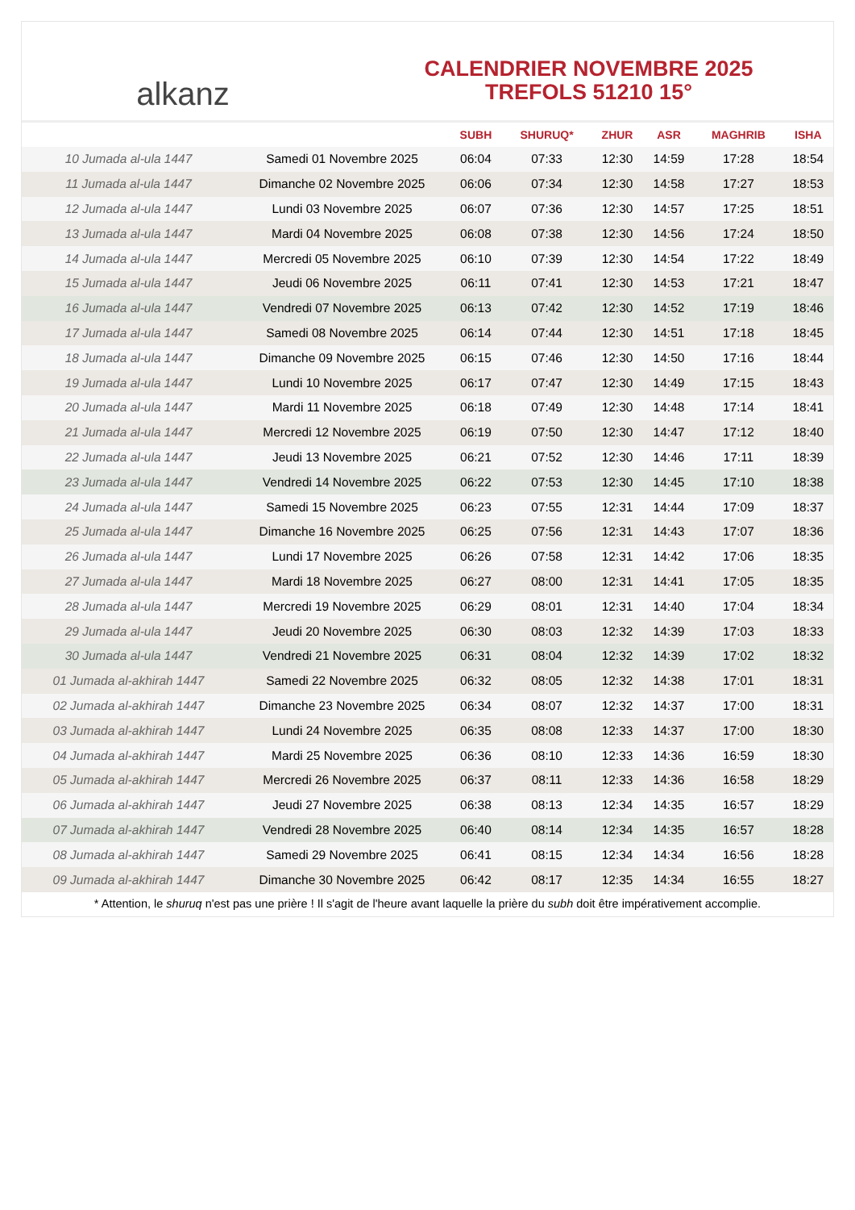alkanz
CALENDRIER NOVEMBRE 2025
TREFOLS 51210 15°
| | | SUBH | SHURUQ* | ZHUR | ASR | MAGHRIB | ISHA |
| --- | --- | --- | --- | --- | --- | --- | --- |
| 10 Jumada al-ula 1447 | Samedi 01 Novembre 2025 | 06:04 | 07:33 | 12:30 | 14:59 | 17:28 | 18:54 |
| 11 Jumada al-ula 1447 | Dimanche 02 Novembre 2025 | 06:06 | 07:34 | 12:30 | 14:58 | 17:27 | 18:53 |
| 12 Jumada al-ula 1447 | Lundi 03 Novembre 2025 | 06:07 | 07:36 | 12:30 | 14:57 | 17:25 | 18:51 |
| 13 Jumada al-ula 1447 | Mardi 04 Novembre 2025 | 06:08 | 07:38 | 12:30 | 14:56 | 17:24 | 18:50 |
| 14 Jumada al-ula 1447 | Mercredi 05 Novembre 2025 | 06:10 | 07:39 | 12:30 | 14:54 | 17:22 | 18:49 |
| 15 Jumada al-ula 1447 | Jeudi 06 Novembre 2025 | 06:11 | 07:41 | 12:30 | 14:53 | 17:21 | 18:47 |
| 16 Jumada al-ula 1447 | Vendredi 07 Novembre 2025 | 06:13 | 07:42 | 12:30 | 14:52 | 17:19 | 18:46 |
| 17 Jumada al-ula 1447 | Samedi 08 Novembre 2025 | 06:14 | 07:44 | 12:30 | 14:51 | 17:18 | 18:45 |
| 18 Jumada al-ula 1447 | Dimanche 09 Novembre 2025 | 06:15 | 07:46 | 12:30 | 14:50 | 17:16 | 18:44 |
| 19 Jumada al-ula 1447 | Lundi 10 Novembre 2025 | 06:17 | 07:47 | 12:30 | 14:49 | 17:15 | 18:43 |
| 20 Jumada al-ula 1447 | Mardi 11 Novembre 2025 | 06:18 | 07:49 | 12:30 | 14:48 | 17:14 | 18:41 |
| 21 Jumada al-ula 1447 | Mercredi 12 Novembre 2025 | 06:19 | 07:50 | 12:30 | 14:47 | 17:12 | 18:40 |
| 22 Jumada al-ula 1447 | Jeudi 13 Novembre 2025 | 06:21 | 07:52 | 12:30 | 14:46 | 17:11 | 18:39 |
| 23 Jumada al-ula 1447 | Vendredi 14 Novembre 2025 | 06:22 | 07:53 | 12:30 | 14:45 | 17:10 | 18:38 |
| 24 Jumada al-ula 1447 | Samedi 15 Novembre 2025 | 06:23 | 07:55 | 12:31 | 14:44 | 17:09 | 18:37 |
| 25 Jumada al-ula 1447 | Dimanche 16 Novembre 2025 | 06:25 | 07:56 | 12:31 | 14:43 | 17:07 | 18:36 |
| 26 Jumada al-ula 1447 | Lundi 17 Novembre 2025 | 06:26 | 07:58 | 12:31 | 14:42 | 17:06 | 18:35 |
| 27 Jumada al-ula 1447 | Mardi 18 Novembre 2025 | 06:27 | 08:00 | 12:31 | 14:41 | 17:05 | 18:35 |
| 28 Jumada al-ula 1447 | Mercredi 19 Novembre 2025 | 06:29 | 08:01 | 12:31 | 14:40 | 17:04 | 18:34 |
| 29 Jumada al-ula 1447 | Jeudi 20 Novembre 2025 | 06:30 | 08:03 | 12:32 | 14:39 | 17:03 | 18:33 |
| 30 Jumada al-ula 1447 | Vendredi 21 Novembre 2025 | 06:31 | 08:04 | 12:32 | 14:39 | 17:02 | 18:32 |
| 01 Jumada al-akhirah 1447 | Samedi 22 Novembre 2025 | 06:32 | 08:05 | 12:32 | 14:38 | 17:01 | 18:31 |
| 02 Jumada al-akhirah 1447 | Dimanche 23 Novembre 2025 | 06:34 | 08:07 | 12:32 | 14:37 | 17:00 | 18:31 |
| 03 Jumada al-akhirah 1447 | Lundi 24 Novembre 2025 | 06:35 | 08:08 | 12:33 | 14:37 | 17:00 | 18:30 |
| 04 Jumada al-akhirah 1447 | Mardi 25 Novembre 2025 | 06:36 | 08:10 | 12:33 | 14:36 | 16:59 | 18:30 |
| 05 Jumada al-akhirah 1447 | Mercredi 26 Novembre 2025 | 06:37 | 08:11 | 12:33 | 14:36 | 16:58 | 18:29 |
| 06 Jumada al-akhirah 1447 | Jeudi 27 Novembre 2025 | 06:38 | 08:13 | 12:34 | 14:35 | 16:57 | 18:29 |
| 07 Jumada al-akhirah 1447 | Vendredi 28 Novembre 2025 | 06:40 | 08:14 | 12:34 | 14:35 | 16:57 | 18:28 |
| 08 Jumada al-akhirah 1447 | Samedi 29 Novembre 2025 | 06:41 | 08:15 | 12:34 | 14:34 | 16:56 | 18:28 |
| 09 Jumada al-akhirah 1447 | Dimanche 30 Novembre 2025 | 06:42 | 08:17 | 12:35 | 14:34 | 16:55 | 18:27 |
* Attention, le shuruq n'est pas une prière ! Il s'agit de l'heure avant laquelle la prière du subh doit être impérativement accomplie.